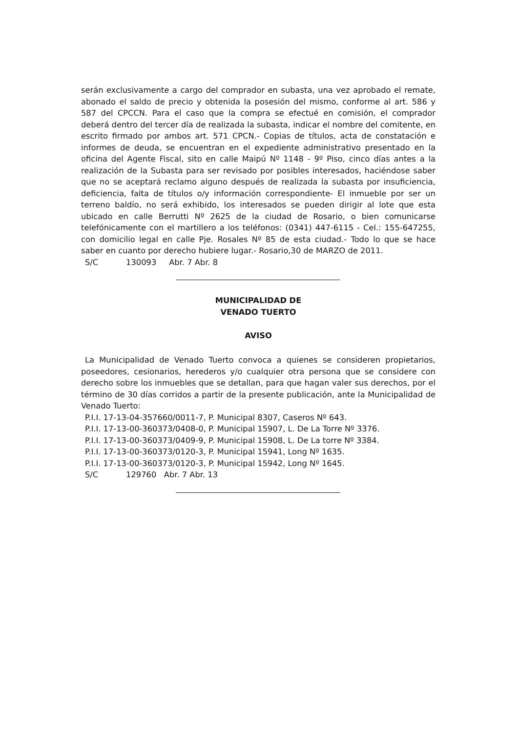serán exclusivamente a cargo del comprador en subasta, una vez aprobado el remate, abonado el saldo de precio y obtenida la posesión del mismo, conforme al art. 586 y 587 del CPCCN. Para el caso que la compra se efectué en comisión, el comprador deberá dentro del tercer día de realizada la subasta, indicar el nombre del comitente, en escrito firmado por ambos art. 571 CPCN.- Copias de títulos, acta de constatación e informes de deuda, se encuentran en el expediente administrativo presentado en la oficina del Agente Fiscal, sito en calle Maipú Nº 1148 - 9º Piso, cinco días antes a la realización de la Subasta para ser revisado por posibles interesados, haciéndose saber que no se aceptará reclamo alguno después de realizada la subasta por insuficiencia, deficiencia, falta de títulos o/y información correspondiente- El inmueble por ser un terreno baldío, no será exhibido, los interesados se pueden dirigir al lote que esta ubicado en calle Berrutti Nº 2625 de la ciudad de Rosario, o bien comunicarse telefónicamente con el martillero a los teléfonos: (0341) 447-6115 - Cel.: 155-647255, con domicilio legal en calle Pje. Rosales Nº 85 de esta ciudad.- Todo lo que se hace saber en cuanto por derecho hubiere lugar.- Rosario,30 de MARZO de 2011.
S/C 130093 Abr. 7 Abr. 8
MUNICIPALIDAD DE
VENADO TUERTO
AVISO
La Municipalidad de Venado Tuerto convoca a quienes se consideren propietarios, poseedores, cesionarios, herederos y/o cualquier otra persona que se considere con derecho sobre los inmuebles que se detallan, para que hagan valer sus derechos, por el término de 30 días corridos a partir de la presente publicación, ante la Municipalidad de Venado Tuerto:
P.I.I. 17-13-04-357660/0011-7, P. Municipal 8307, Caseros Nº 643.
P.I.I. 17-13-00-360373/0408-0, P. Municipal 15907, L. De La Torre Nº 3376.
P.I.I. 17-13-00-360373/0409-9, P. Municipal 15908, L. De La torre Nº 3384.
P.I.I. 17-13-00-360373/0120-3, P. Municipal 15941, Long Nº 1635.
P.I.I. 17-13-00-360373/0120-3, P. Municipal 15942, Long Nº 1645.
S/C 129760 Abr. 7 Abr. 13